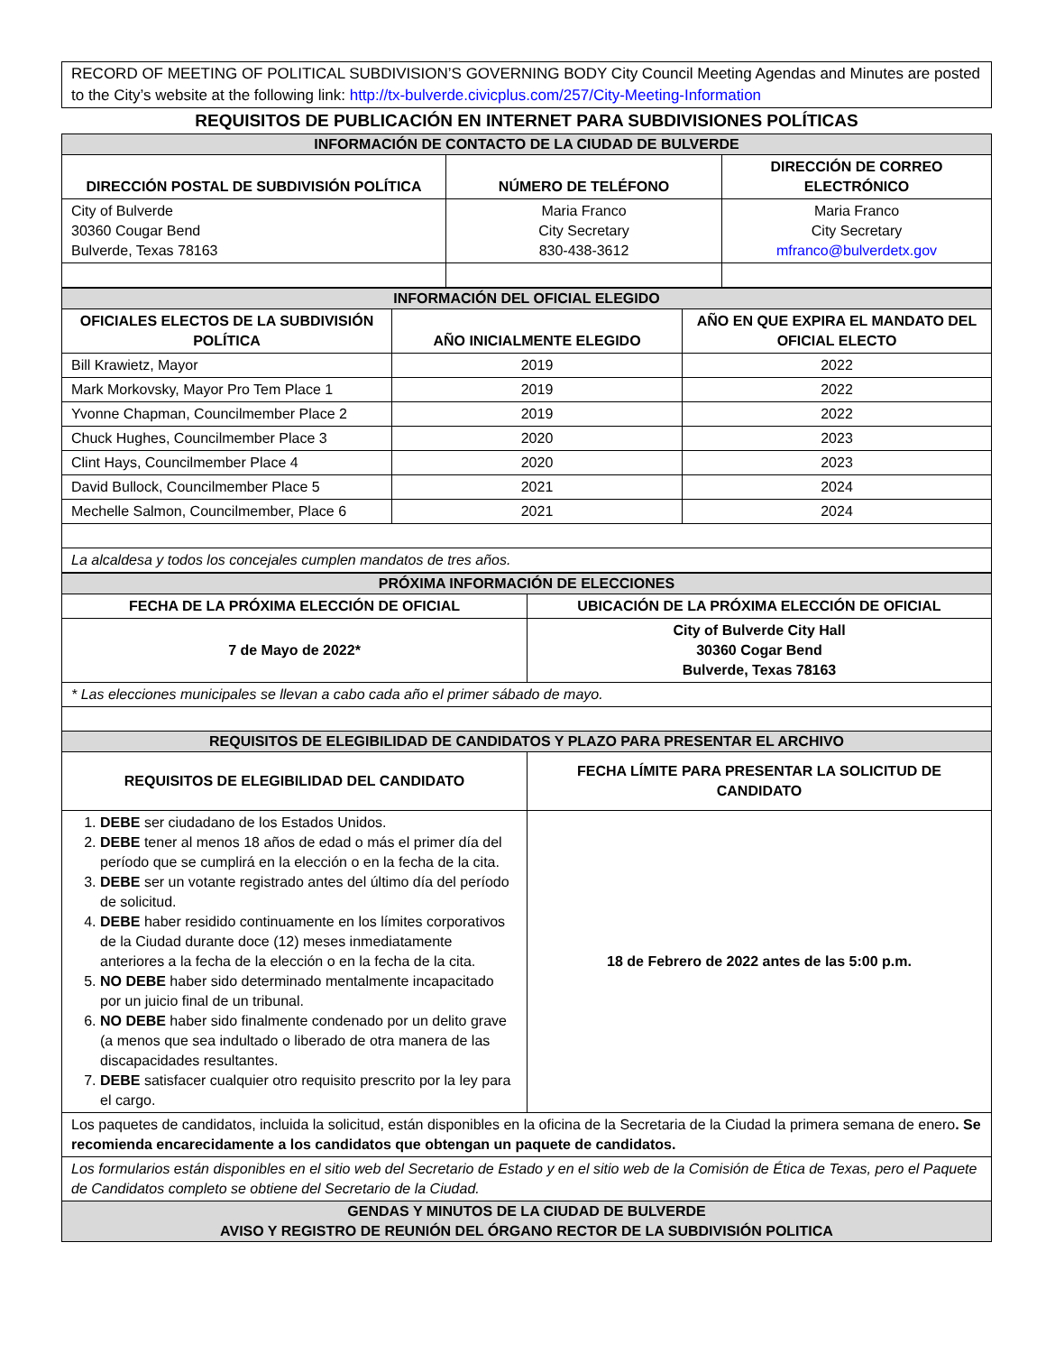RECORD OF MEETING OF POLITICAL SUBDIVISION’S GOVERNING BODY City Council Meeting Agendas and Minutes are posted to the City’s website at the following link: http://tx-bulverde.civicplus.com/257/City-Meeting-Information
REQUISITOS DE PUBLICACIÓN EN INTERNET PARA SUBDIVISIONES POLÍTICAS
| INFORMACIÓN DE CONTACTO DE LA CIUDAD DE BULVERDE | | |
| DIRECCIÓN POSTAL DE SUBDIVISIÓN POLÍTICA | NÚMERO DE TELÉFONO | DIRECCIÓN DE CORREO ELECTRÓNICO |
| City of Bulverde 30360 Cougar Bend Bulverde, Texas 78163 | Maria Franco City Secretary 830-438-3612 | Maria Franco City Secretary mfranco@bulverdetx.gov |
| INFORMACIÓN DEL OFICIAL ELEGIDO | | |
| OFICIALES ELECTOS DE LA SUBDIVISIÓN POLÍTICA | AÑO INICIALMENTE ELEGIDO | AÑO EN QUE EXPIRA EL MANDATO DEL OFICIAL ELECTO |
| Bill Krawietz, Mayor | 2019 | 2022 |
| Mark Morkovsky, Mayor Pro Tem Place 1 | 2019 | 2022 |
| Yvonne Chapman, Councilmember Place 2 | 2019 | 2022 |
| Chuck Hughes, Councilmember Place 3 | 2020 | 2023 |
| Clint Hays, Councilmember Place 4 | 2020 | 2023 |
| David Bullock, Councilmember Place 5 | 2021 | 2024 |
| Mechelle Salmon, Councilmember, Place 6 | 2021 | 2024 |
| La alcaldesa y todos los concejales cumplen mandatos de tres años. | | |
| PRÓXIMA INFORMACIÓN DE ELECCIONES | |
| FECHA DE LA PRÓXIMA ELECCIÓN DE OFICIAL | UBICACIÓN DE LA PRÓXIMA ELECCIÓN DE OFICIAL |
| 7 de Mayo de 2022* | City of Bulverde City Hall 30360 Cogar Bend Bulverde, Texas 78163 |
| * Las elecciones municipales se llevan a cabo cada año el primer sábado de mayo. | |
| REQUISITOS DE ELEGIBILIDAD DE CANDIDATOS Y PLAZO PARA PRESENTAR EL ARCHIVO | |
| REQUISITOS DE ELEGIBILIDAD DEL CANDIDATO | FECHA LÍMITE PARA PRESENTAR LA SOLICITUD DE CANDIDATO |
| 1. DEBE ser ciudadano de los Estados Unidos. 2. DEBE tener al menos 18 años de edad o más el primer día del período que se cumplirá en la elección o en la fecha de la cita. 3. DEBE ser un votante registrado antes del último día del período de solicitud. 4. DEBE haber residido continuamente en los límites corporativos de la Ciudad durante doce (12) meses inmediatamente anteriores a la fecha de la elección o en la fecha de la cita. 5. NO DEBE haber sido determinado mentalmente incapacitado por un juicio final de un tribunal. 6. NO DEBE haber sido finalmente condenado por un delito grave (a menos que sea indultado o liberado de otra manera de las discapacidades resultantes. 7. DEBE satisfacer cualquier otro requisito prescrito por la ley para el cargo. | 18 de Febrero de 2022 antes de las 5:00 p.m. |
| Los paquetes de candidatos, incluida la solicitud, están disponibles en la oficina de la Secretaria de la Ciudad la primera semana de enero . Se recomienda encarecidamente a los candidatos que obtengan un paquete de candidatos. | |
| Los formularios están disponibles en el sitio web del Secretario de Estado y en el sitio web de la Comisión de Ética de Texas, pero el Paquete de Candidatos completo se obtiene del Secretario de la Ciudad. | |
| GENDAS Y MINUTOS DE LA CIUDAD DE BULVERDE AVISO Y REGISTRO DE REUNIÓN DEL ÓRGANO RECTOR DE LA SUBDIVISIÓN POLITICA | |